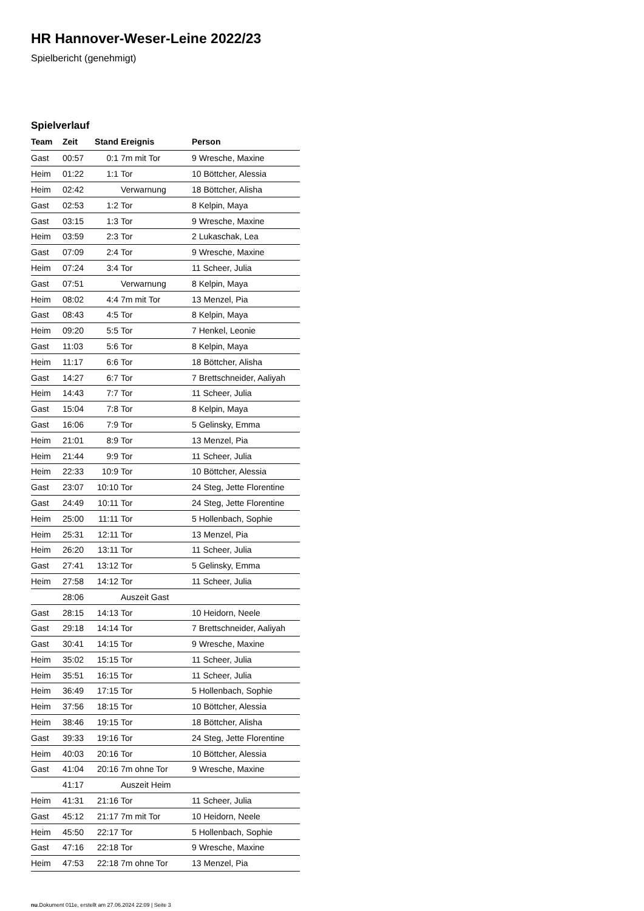HR Hannover-Weser-Leine 2022/23
Spielbericht (genehmigt)
Spielverlauf
| Team | Zeit | Stand | Ereignis | Person |
| --- | --- | --- | --- | --- |
| Gast | 00:57 | 0:1 | 7m mit Tor | 9 Wresche, Maxine |
| Heim | 01:22 | 1:1 | Tor | 10 Böttcher, Alessia |
| Heim | 02:42 | | Verwarnung | 18 Böttcher, Alisha |
| Gast | 02:53 | 1:2 | Tor | 8 Kelpin, Maya |
| Gast | 03:15 | 1:3 | Tor | 9 Wresche, Maxine |
| Heim | 03:59 | 2:3 | Tor | 2 Lukaschak, Lea |
| Gast | 07:09 | 2:4 | Tor | 9 Wresche, Maxine |
| Heim | 07:24 | 3:4 | Tor | 11 Scheer, Julia |
| Gast | 07:51 | | Verwarnung | 8 Kelpin, Maya |
| Heim | 08:02 | 4:4 | 7m mit Tor | 13 Menzel, Pia |
| Gast | 08:43 | 4:5 | Tor | 8 Kelpin, Maya |
| Heim | 09:20 | 5:5 | Tor | 7 Henkel, Leonie |
| Gast | 11:03 | 5:6 | Tor | 8 Kelpin, Maya |
| Heim | 11:17 | 6:6 | Tor | 18 Böttcher, Alisha |
| Gast | 14:27 | 6:7 | Tor | 7 Brettschneider, Aaliyah |
| Heim | 14:43 | 7:7 | Tor | 11 Scheer, Julia |
| Gast | 15:04 | 7:8 | Tor | 8 Kelpin, Maya |
| Gast | 16:06 | 7:9 | Tor | 5 Gelinsky, Emma |
| Heim | 21:01 | 8:9 | Tor | 13 Menzel, Pia |
| Heim | 21:44 | 9:9 | Tor | 11 Scheer, Julia |
| Heim | 22:33 | 10:9 | Tor | 10 Böttcher, Alessia |
| Gast | 23:07 | 10:10 | Tor | 24 Steg, Jette Florentine |
| Gast | 24:49 | 10:11 | Tor | 24 Steg, Jette Florentine |
| Heim | 25:00 | 11:11 | Tor | 5 Hollenbach, Sophie |
| Heim | 25:31 | 12:11 | Tor | 13 Menzel, Pia |
| Heim | 26:20 | 13:11 | Tor | 11 Scheer, Julia |
| Gast | 27:41 | 13:12 | Tor | 5 Gelinsky, Emma |
| Heim | 27:58 | 14:12 | Tor | 11 Scheer, Julia |
| | 28:06 | | Auszeit Gast | |
| Gast | 28:15 | 14:13 | Tor | 10 Heidorn, Neele |
| Gast | 29:18 | 14:14 | Tor | 7 Brettschneider, Aaliyah |
| Gast | 30:41 | 14:15 | Tor | 9 Wresche, Maxine |
| Heim | 35:02 | 15:15 | Tor | 11 Scheer, Julia |
| Heim | 35:51 | 16:15 | Tor | 11 Scheer, Julia |
| Heim | 36:49 | 17:15 | Tor | 5 Hollenbach, Sophie |
| Heim | 37:56 | 18:15 | Tor | 10 Böttcher, Alessia |
| Heim | 38:46 | 19:15 | Tor | 18 Böttcher, Alisha |
| Gast | 39:33 | 19:16 | Tor | 24 Steg, Jette Florentine |
| Heim | 40:03 | 20:16 | Tor | 10 Böttcher, Alessia |
| Gast | 41:04 | 20:16 | 7m ohne Tor | 9 Wresche, Maxine |
| | 41:17 | | Auszeit Heim | |
| Heim | 41:31 | 21:16 | Tor | 11 Scheer, Julia |
| Gast | 45:12 | 21:17 | 7m mit Tor | 10 Heidorn, Neele |
| Heim | 45:50 | 22:17 | Tor | 5 Hollenbach, Sophie |
| Gast | 47:16 | 22:18 | Tor | 9 Wresche, Maxine |
| Heim | 47:53 | 22:18 | 7m ohne Tor | 13 Menzel, Pia |
nu.Dokument 011e, erstellt am 27.06.2024 22:09 | Seite 3